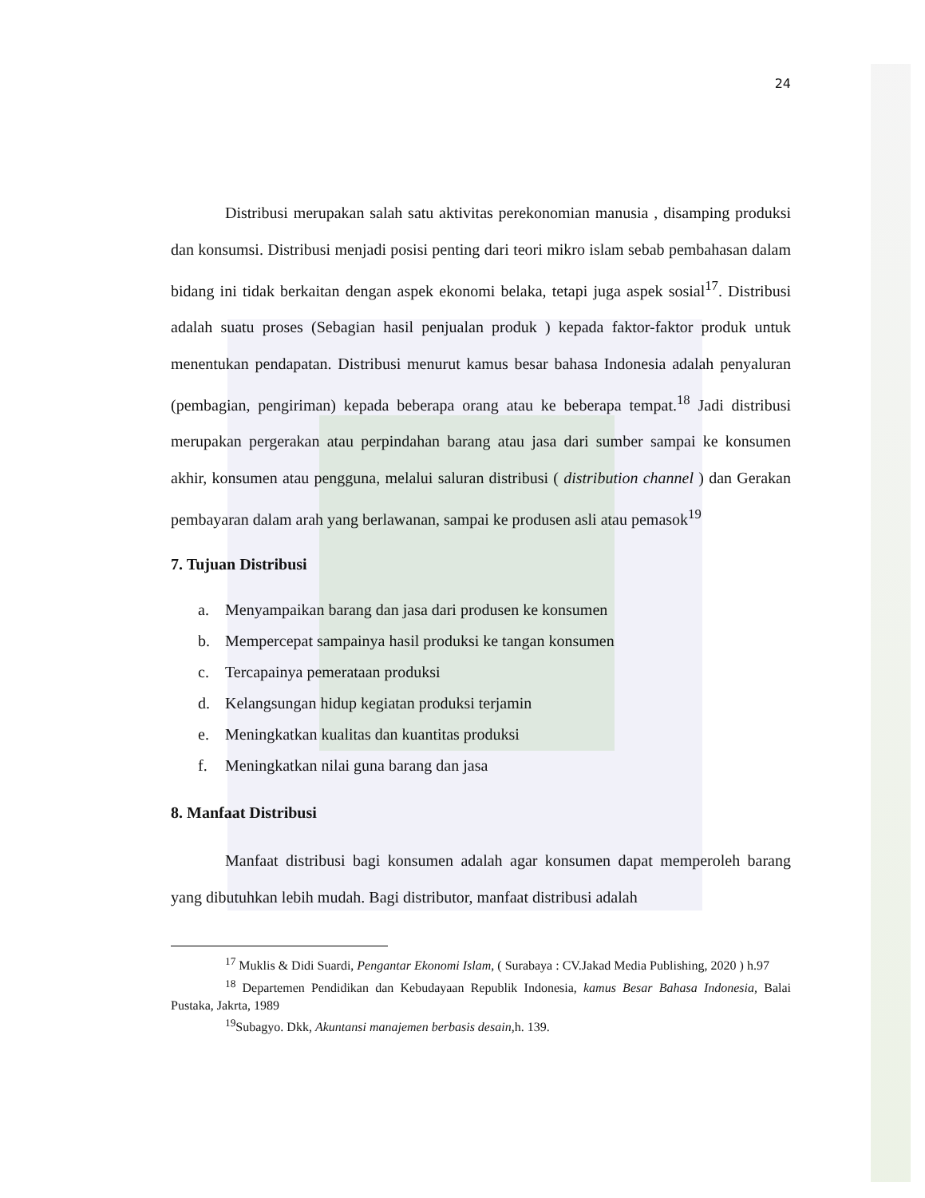24
Distribusi merupakan salah satu aktivitas perekonomian manusia , disamping produksi dan konsumsi. Distribusi menjadi posisi penting dari teori mikro islam sebab pembahasan dalam bidang ini tidak berkaitan dengan aspek ekonomi belaka, tetapi juga aspek sosial<sup>17</sup>. Distribusi adalah suatu proses (Sebagian hasil penjualan produk ) kepada faktor-faktor produk untuk menentukan pendapatan. Distribusi menurut kamus besar bahasa Indonesia adalah penyaluran (pembagian, pengiriman) kepada beberapa orang atau ke beberapa tempat.<sup>18</sup> Jadi distribusi merupakan pergerakan atau perpindahan barang atau jasa dari sumber sampai ke konsumen akhir, konsumen atau pengguna, melalui saluran distribusi ( distribution channel ) dan Gerakan pembayaran dalam arah yang berlawanan, sampai ke produsen asli atau pemasok<sup>19</sup>
7. Tujuan Distribusi
a. Menyampaikan barang dan jasa dari produsen ke konsumen
b. Mempercepat sampainya hasil produksi ke tangan konsumen
c. Tercapainya pemerataan produksi
d. Kelangsungan hidup kegiatan produksi terjamin
e. Meningkatkan kualitas dan kuantitas produksi
f. Meningkatkan nilai guna barang dan jasa
8. Manfaat Distribusi
Manfaat distribusi bagi konsumen adalah agar konsumen dapat memperoleh barang yang dibutuhkan lebih mudah. Bagi distributor, manfaat distribusi adalah
<sup>17</sup> Muklis & Didi Suardi, Pengantar Ekonomi Islam, ( Surabaya : CV.Jakad Media Publishing, 2020 ) h.97
<sup>18</sup> Departemen Pendidikan dan Kebudayaan Republik Indonesia, kamus Besar Bahasa Indonesia, Balai Pustaka, Jakrta, 1989
<sup>19</sup> Subagyo. Dkk, Akuntansi manajemen berbasis desain, h. 139.